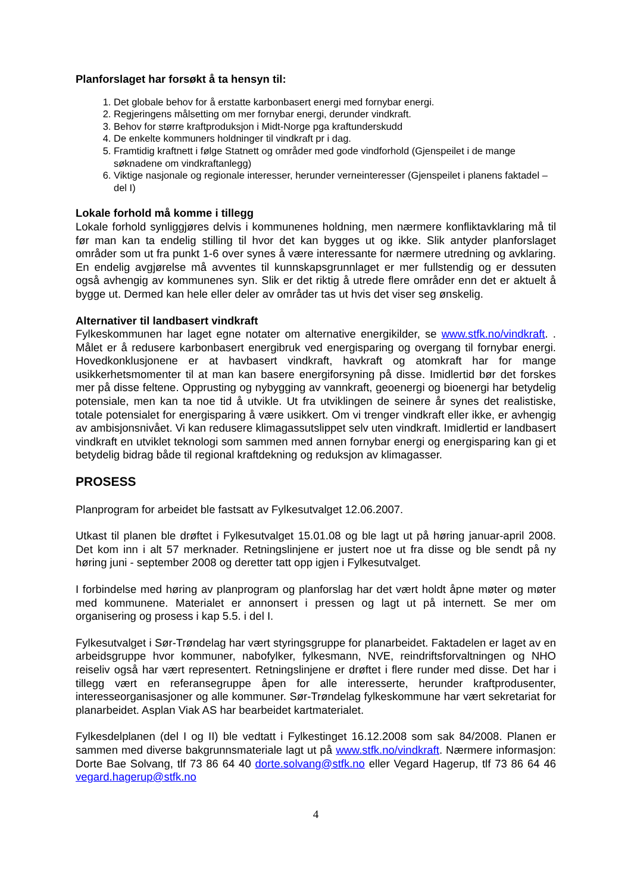Planforslaget har forsøkt å ta hensyn til:
1. Det globale behov for å erstatte karbonbasert energi med fornybar energi.
2. Regjeringens målsetting om mer fornybar energi, derunder vindkraft.
3. Behov for større kraftproduksjon i Midt-Norge pga kraftunderskudd
4. De enkelte kommuners holdninger til vindkraft pr i dag.
5. Framtidig kraftnett i følge Statnett og områder med gode vindforhold (Gjenspeilet i de mange søknadene om vindkraftanlegg)
6. Viktige nasjonale og regionale interesser, herunder verneinteresser (Gjenspeilet i planens faktadel – del I)
Lokale forhold må komme i tillegg
Lokale forhold synliggjøres delvis i kommunenes holdning, men nærmere konfliktavklaring må til før man kan ta endelig stilling til hvor det kan bygges ut og ikke. Slik antyder planforslaget områder som ut fra punkt 1-6 over synes å være interessante for nærmere utredning og avklaring. En endelig avgjørelse må avventes til kunnskapsgrunnlaget er mer fullstendig og er dessuten også avhengig av kommunenes syn. Slik er det riktig å utrede flere områder enn det er aktuelt å bygge ut. Dermed kan hele eller deler av områder tas ut hvis det viser seg ønskelig.
Alternativer til landbasert vindkraft
Fylkeskommunen har laget egne notater om alternative energikilder, se www.stfk.no/vindkraft. . Målet er å redusere karbonbasert energibruk ved energisparing og overgang til fornybar energi. Hovedkonklusjonene er at havbasert vindkraft, havkraft og atomkraft har for mange usikkerhetsmomenter til at man kan basere energiforsyning på disse. Imidlertid bør det forskes mer på disse feltene. Opprusting og nybygging av vannkraft, geoenergi og bioenergi har betydelig potensiale, men kan ta noe tid å utvikle. Ut fra utviklingen de seinere år synes det realistiske, totale potensialet for energisparing å være usikkert. Om vi trenger vindkraft eller ikke, er avhengig av ambisjonsnivået. Vi kan redusere klimagassutslippet selv uten vindkraft. Imidlertid er landbasert vindkraft en utviklet teknologi som sammen med annen fornybar energi og energisparing kan gi et betydelig bidrag både til regional kraftdekning og reduksjon av klimagasser.
PROSESS
Planprogram for arbeidet ble fastsatt av Fylkesutvalget 12.06.2007.
Utkast til planen ble drøftet i Fylkesutvalget 15.01.08 og ble lagt ut på høring januar-april 2008. Det kom inn i alt 57 merknader. Retningslinjene er justert noe ut fra disse og ble sendt på ny høring juni - september 2008 og deretter tatt opp igjen i Fylkesutvalget.
I forbindelse med høring av planprogram og planforslag har det vært holdt åpne møter og møter med kommunene. Materialet er annonsert i pressen og lagt ut på internett. Se mer om organisering og prosess i kap 5.5. i del I.
Fylkesutvalget i Sør-Trøndelag har vært styringsgruppe for planarbeidet. Faktadelen er laget av en arbeidsgruppe hvor kommuner, nabofylker, fylkesmann, NVE, reindriftsforvaltningen og NHO reiseliv også har vært representert. Retningslinjene er drøftet i flere runder med disse. Det har i tillegg vært en referansegruppe åpen for alle interesserte, herunder kraftprodusenter, interesseorganisasjoner og alle kommuner. Sør-Trøndelag fylkeskommune har vært sekretariat for planarbeidet. Asplan Viak AS har bearbeidet kartmaterialet.
Fylkesdelplanen (del I og II) ble vedtatt i Fylkestinget 16.12.2008 som sak 84/2008. Planen er sammen med diverse bakgrunnsmateriale lagt ut på www.stfk.no/vindkraft. Nærmere informasjon: Dorte Bae Solvang, tlf 73 86 64 40 dorte.solvang@stfk.no eller Vegard Hagerup, tlf 73 86 64 46 vegard.hagerup@stfk.no
4